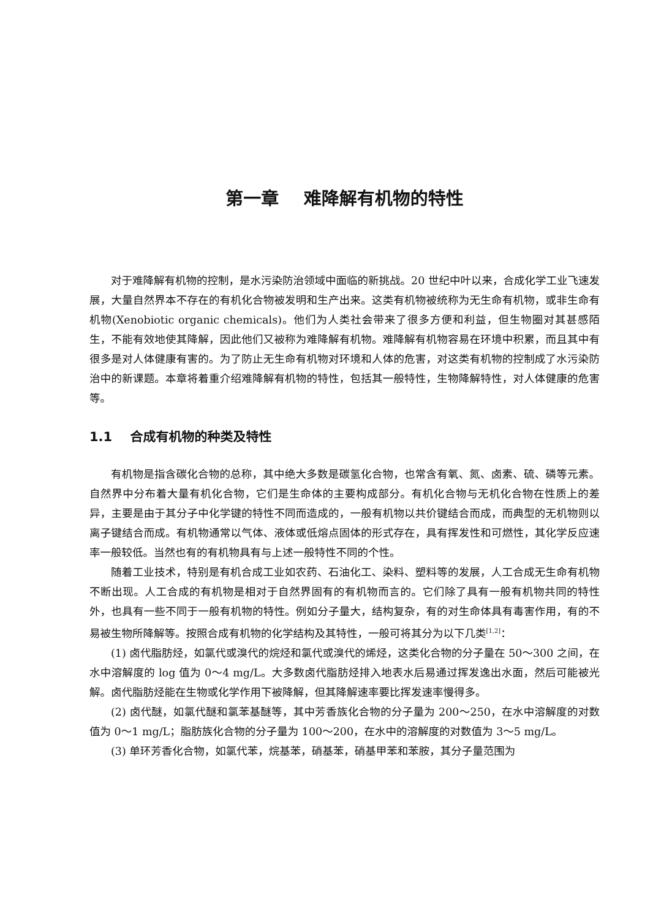第一章 难降解有机物的特性
对于难降解有机物的控制，是水污染防治领域中面临的新挑战。20 世纪中叶以来，合成化学工业飞速发展，大量自然界本不存在的有机化合物被发明和生产出来。这类有机物被统称为无生命有机物，或非生命有机物(Xenobiotic organic chemicals)。他们为人类社会带来了很多方便和利益，但生物圈对其甚感陌生，不能有效地使其降解，因此他们又被称为难降解有机物。难降解有机物容易在环境中积累，而且其中有很多是对人体健康有害的。为了防止无生命有机物对环境和人体的危害，对这类有机物的控制成了水污染防治中的新课题。本章将着重介绍难降解有机物的特性，包括其一般特性，生物降解特性，对人体健康的危害等。
1.1 合成有机物的种类及特性
有机物是指含碳化合物的总称，其中绝大多数是碳氢化合物，也常含有氧、氮、卤素、硫、磷等元素。自然界中分布着大量有机化合物，它们是生命体的主要构成部分。有机化合物与无机化合物在性质上的差异，主要是由于其分子中化学键的特性不同而造成的，一般有机物以共价键结合而成，而典型的无机物则以离子键结合而成。有机物通常以气体、液体或低熔点固体的形式存在，具有挥发性和可燃性，其化学反应速率一般较低。当然也有的有机物具有与上述一般特性不同的个性。
随着工业技术，特别是有机合成工业如农药、石油化工、染料、塑料等的发展，人工合成无生命有机物不断出现。人工合成的有机物是相对于自然界固有的有机物而言的。它们除了具有一般有机物共同的特性外，也具有一些不同于一般有机物的特性。例如分子量大，结构复杂，有的对生命体具有毒害作用，有的不易被生物所降解等。按照合成有机物的化学结构及其特性，一般可将其分为以下几类<sup>[1,2]</sup>：
(1) 卤代脂肪烃，如氯代或溴代的烷烃和氯代或溴代的烯烃，这类化合物的分子量在 50～300 之间，在水中溶解度的 log 值为 0～4 mg/L。大多数卤代脂肪烃排入地表水后易通过挥发逸出水面，然后可能被光解。卤代脂肪烃能在生物或化学作用下被降解，但其降解速率要比挥发速率慢得多。
(2) 卤代醚，如氯代醚和氯苯基醚等，其中芳香族化合物的分子量为 200～250，在水中溶解度的对数值为 0～1 mg/L；脂肪族化合物的分子量为 100～200，在水中的溶解度的对数值为 3～5 mg/L。
(3) 单环芳香化合物，如氯代苯，烷基苯，硝基苯，硝基甲苯和苯胺，其分子量范围为